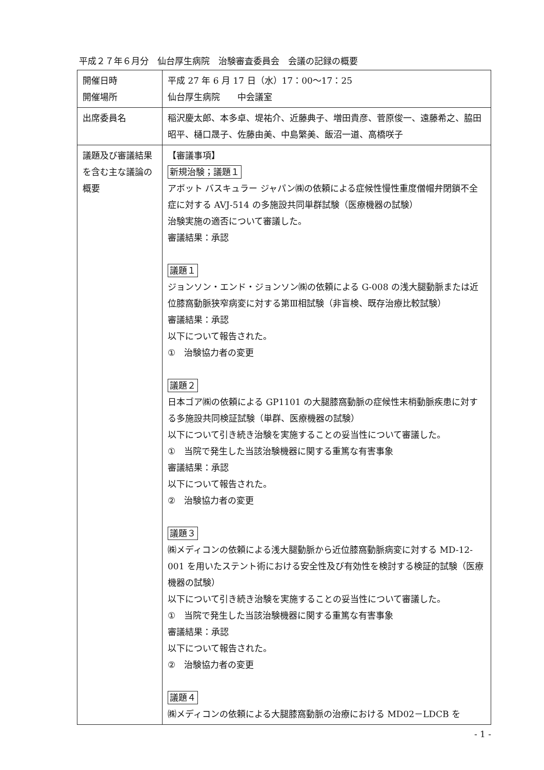平成２７年６月分　仙台厚生病院　治験審査委員会　会議の記録の概要
| 開催日時 開催場所 | 平成 27 年 6 月 17 日（水）17：00～17：25 仙台厚生病院 中会議室 |
| 出席委員名 | 稲沢慶太郎、本多卓、堤祐介、近藤典子、増田貴彦、菅原俊一、遠藤希之、脇田昭平、樋口晟子、佐藤由美、中島繁美、飯沼一道、高橋咲子 |
| 議題及び審議結果を含む主な議論の概要 | 【審議事項】 新規治験；議題１ アボット バスキュラー ジャパン㈱の依頼による症候性慢性重度僧帽弁閉鎖不全症に対する AVJ-514 の多施設共同単群試験（医療機器の試験） 治験実施の適否について審議した。 審議結果：承認 議題１ ジョンソン・エンド・ジョンソン㈱の依頼による G-008 の浅大腿動脈または近位膝窩動脈狭窄病変に対する第Ⅲ相試験（非盲検、既存治療比較試験） 審議結果：承認 以下について報告された。 ① 治験協力者の変更 議題２ 日本ゴア㈱の依頼による GP1101 の大腿膝窩動脈の症候性末梢動脈疾患に対する多施設共同検証試験（単群、医療機器の試験） 以下について引き続き治験を実施することの妥当性について審議した。 ① 当院で発生した当該治験機器に関する重篤な有害事象 審議結果：承認 以下について報告された。 ② 治験協力者の変更 議題３ ㈱メディコンの依頼による浅大腿動脈から近位膝窩動脈病変に対する MD-12-001 を用いたステント術における安全性及び有効性を検討する検証的試験（医療機器の試験） 以下について引き続き治験を実施することの妥当性について審議した。 ① 当院で発生した当該治験機器に関する重篤な有害事象 審議結果：承認 以下について報告された。 ② 治験協力者の変更 議題４ ㈱メディコンの依頼による大腿膝窩動脈の治療における MD02－LDCB を |
- 1 -